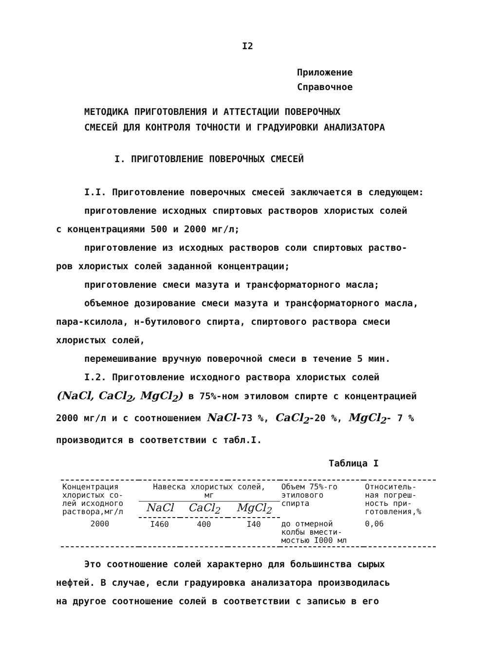I2
Приложение
Справочное
МЕТОДИКА ПРИГОТОВЛЕНИЯ И АТТЕСТАЦИИ ПОВЕРОЧНЫХ
СМЕСЕЙ ДЛЯ КОНТРОЛЯ ТОЧНОСТИ И ГРАДУИРОВКИ АНАЛИЗАТОРА
I. ПРИГОТОВЛЕНИЕ ПОВЕРОЧНЫХ СМЕСЕЙ
I.I. Приготовление поверочных смесей заключается в следующем:
приготовление исходных спиртовых растворов хлористых солей
с концентрациями 500 и 2000 мг/л;
приготовление из исходных растворов соли спиртовых раство-
ров хлористых солей заданной концентрации;
приготовление смеси мазута и трансформаторного масла;
объемное дозирование смеси мазута и трансформаторного масла,
пара-ксилола, н-бутилового спирта, спиртового раствора смеси
хлористых солей,
перемешивание вручную поверочной смеси в течение 5 мин.
I.2. Приготовление исходного раствора хлористых солей
(NaCl, CaCl<sub>2</sub>, MgCl<sub>2</sub>) в 75%-ном этиловом спирте с концентрацией
2000 мг/л и с соотношением NaCl-73 %, CaCl<sub>2</sub>-20 %, MgCl<sub>2</sub>- 7 %
производится в соответствии с табл.I.
Таблица I
| Концентрация хлористых со- лей исходного раствора,мг/л | Навеска хлористых солей, мг | | | Объем 75%-го этилового спирта | Относитель- ная погреш- ность при- готовления,% |
| --- | --- | --- | --- | --- | --- |
| | NaCl | CaCl<sub>2</sub> | MgCl<sub>2</sub> | | |
| 2000 | I460 | 400 | I40 | до отмерной колбы вмести- мостью I000 мл | 0,06 |
Это соотношение солей характерно для большинства сырых
нефтей. В случае, если градуировка анализатора производилась
на другое соотношение солей в соответствии с записью в его